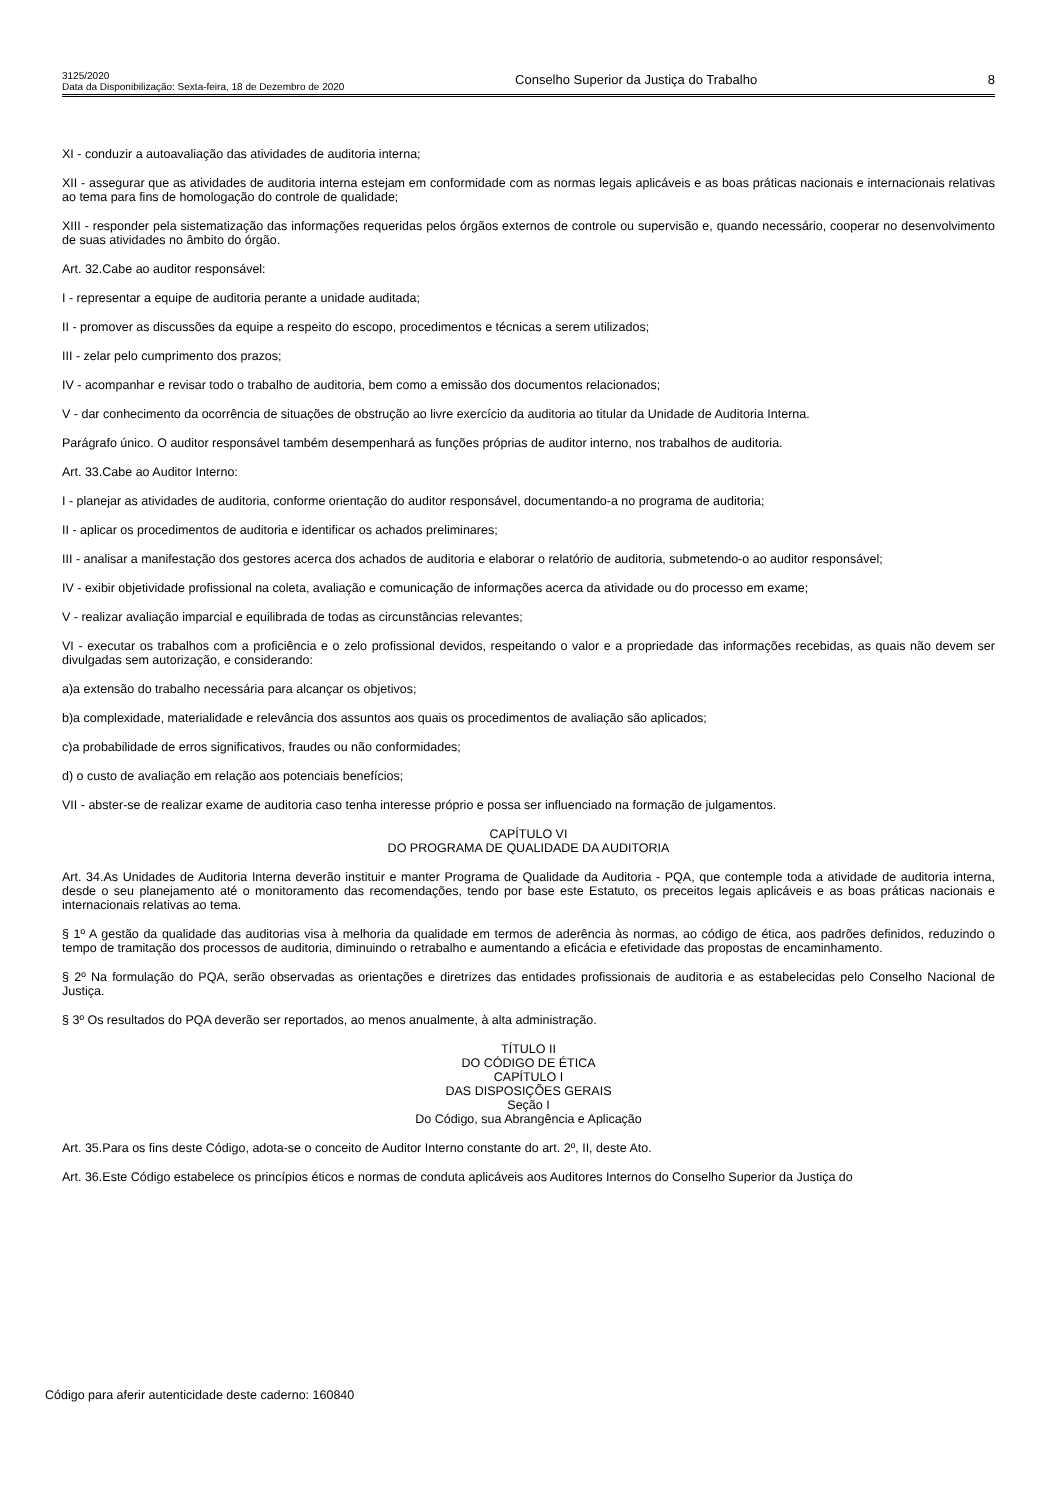3125/2020
Data da Disponibilização: Sexta-feira, 18 de Dezembro de 2020
Conselho Superior da Justiça do Trabalho
8
XI - conduzir a autoavaliação das atividades de auditoria interna;
XII - assegurar que as atividades de auditoria interna estejam em conformidade com as normas legais aplicáveis e as boas práticas nacionais e internacionais relativas ao tema para fins de homologação do controle de qualidade;
XIII - responder pela sistematização das informações requeridas pelos órgãos externos de controle ou supervisão e, quando necessário, cooperar no desenvolvimento de suas atividades no âmbito do órgão.
Art. 32.Cabe ao auditor responsável:
I - representar a equipe de auditoria perante a unidade auditada;
II - promover as discussões da equipe a respeito do escopo, procedimentos e técnicas a serem utilizados;
III - zelar pelo cumprimento dos prazos;
IV - acompanhar e revisar todo o trabalho de auditoria, bem como a emissão dos documentos relacionados;
V - dar conhecimento da ocorrência de situações de obstrução ao livre exercício da auditoria ao titular da Unidade de Auditoria Interna.
Parágrafo único. O auditor responsável também desempenhará as funções próprias de auditor interno, nos trabalhos de auditoria.
Art. 33.Cabe ao Auditor Interno:
I - planejar as atividades de auditoria, conforme orientação do auditor responsável, documentando-a no programa de auditoria;
II - aplicar os procedimentos de auditoria e identificar os achados preliminares;
III - analisar a manifestação dos gestores acerca dos achados de auditoria e elaborar o relatório de auditoria, submetendo-o ao auditor responsável;
IV - exibir objetividade profissional na coleta, avaliação e comunicação de informações acerca da atividade ou do processo em exame;
V - realizar avaliação imparcial e equilibrada de todas as circunstâncias relevantes;
VI - executar os trabalhos com a proficiência e o zelo profissional devidos, respeitando o valor e a propriedade das informações recebidas, as quais não devem ser divulgadas sem autorização, e considerando:
a)a extensão do trabalho necessária para alcançar os objetivos;
b)a complexidade, materialidade e relevância dos assuntos aos quais os procedimentos de avaliação são aplicados;
c)a probabilidade de erros significativos, fraudes ou não conformidades;
d) o custo de avaliação em relação aos potenciais benefícios;
VII - abster-se de realizar exame de auditoria caso tenha interesse próprio e possa ser influenciado na formação de julgamentos.
CAPÍTULO VI
DO PROGRAMA DE QUALIDADE DA AUDITORIA
Art. 34.As Unidades de Auditoria Interna deverão instituir e manter Programa de Qualidade da Auditoria - PQA, que contemple toda a atividade de auditoria interna, desde o seu planejamento até o monitoramento das recomendações, tendo por base este Estatuto, os preceitos legais aplicáveis e as boas práticas nacionais e internacionais relativas ao tema.
§ 1º A gestão da qualidade das auditorias visa à melhoria da qualidade em termos de aderência às normas, ao código de ética, aos padrões definidos, reduzindo o tempo de tramitação dos processos de auditoria, diminuindo o retrabalho e aumentando a eficácia e efetividade das propostas de encaminhamento.
§ 2º Na formulação do PQA, serão observadas as orientações e diretrizes das entidades profissionais de auditoria e as estabelecidas pelo Conselho Nacional de Justiça.
§ 3º Os resultados do PQA deverão ser reportados, ao menos anualmente, à alta administração.
TÍTULO II
DO CÓDIGO DE ÉTICA
CAPÍTULO I
DAS DISPOSIÇÕES GERAIS
Seção I
Do Código, sua Abrangência e Aplicação
Art. 35.Para os fins deste Código, adota-se o conceito de Auditor Interno constante do art. 2º, II, deste Ato.
Art. 36.Este Código estabelece os princípios éticos e normas de conduta aplicáveis aos Auditores Internos do Conselho Superior da Justiça do
Código para aferir autenticidade deste caderno: 160840